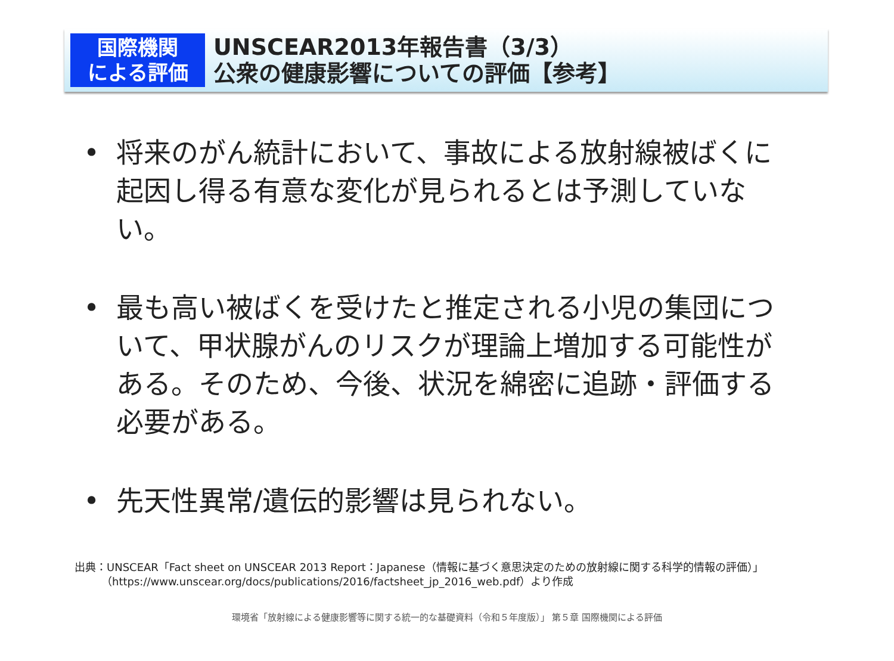国際機関
による評価
UNSCEAR2013年報告書（3/3）
公衆の健康影響についての評価【参考】
• 将来のがん統計において、事故による放射線被ばくに起因し得る有意な変化が見られるとは予測していない。
• 最も高い被ばくを受けたと推定される小児の集団について、甲状腺がんのリスクが理論上増加する可能性がある。そのため、今後、状況を綿密に追跡・評価する必要がある。
• 先天性異常/遺伝的影響は見られない。
出典：UNSCEAR「Fact sheet on UNSCEAR 2013 Report：Japanese（情報に基づく意思決定のための放射線に関する科学的情報の評価）」
   （https://www.unscear.org/docs/publications/2016/factsheet_jp_2016_web.pdf）より作成
環境省「放射線による健康影響等に関する統一的な基礎資料（令和５年度版）」 第５章 国際機関による評価